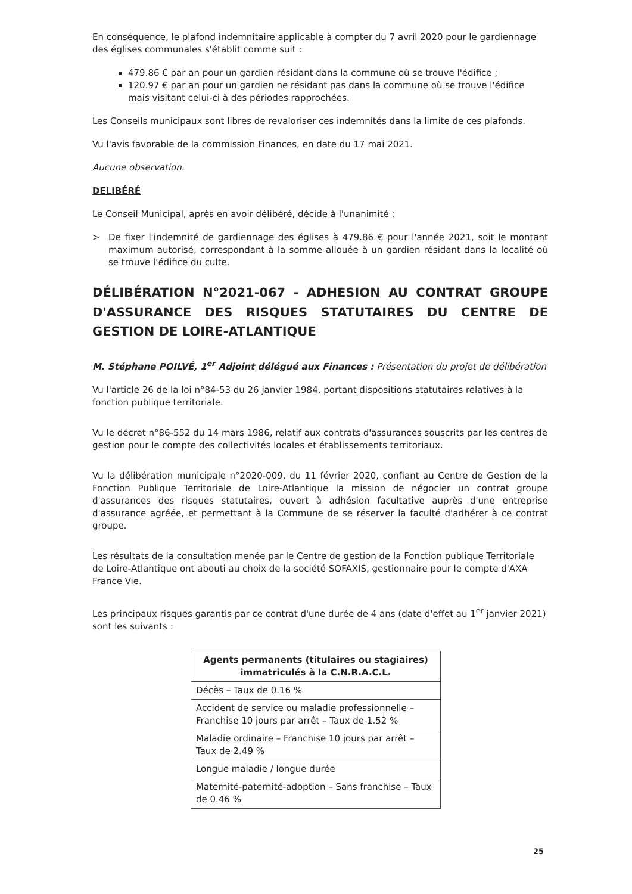En conséquence, le plafond indemnitaire applicable à compter du 7 avril 2020 pour le gardiennage des églises communales s'établit comme suit :
479.86 € par an pour un gardien résidant dans la commune où se trouve l'édifice ;
120.97 € par an pour un gardien ne résidant pas dans la commune où se trouve l'édifice mais visitant celui-ci à des périodes rapprochées.
Les Conseils municipaux sont libres de revaloriser ces indemnités dans la limite de ces plafonds.
Vu l'avis favorable de la commission Finances, en date du 17 mai 2021.
Aucune observation.
DELIBÉRÉ
Le Conseil Municipal, après en avoir délibéré, décide à l'unanimité :
> De fixer l'indemnité de gardiennage des églises à 479.86 € pour l'année 2021, soit le montant maximum autorisé, correspondant à la somme allouée à un gardien résidant dans la localité où se trouve l'édifice du culte.
DÉLIBÉRATION N°2021-067 - ADHESION AU CONTRAT GROUPE D'ASSURANCE DES RISQUES STATUTAIRES DU CENTRE DE GESTION DE LOIRE-ATLANTIQUE
M. Stéphane POILVÉ, 1<sup>er</sup> Adjoint délégué aux Finances : Présentation du projet de délibération
Vu l'article 26 de la loi n°84-53 du 26 janvier 1984, portant dispositions statutaires relatives à la fonction publique territoriale.
Vu le décret n°86-552 du 14 mars 1986, relatif aux contrats d'assurances souscrits par les centres de gestion pour le compte des collectivités locales et établissements territoriaux.
Vu la délibération municipale n°2020-009, du 11 février 2020, confiant au Centre de Gestion de la Fonction Publique Territoriale de Loire-Atlantique la mission de négocier un contrat groupe d'assurances des risques statutaires, ouvert à adhésion facultative auprès d'une entreprise d'assurance agréée, et permettant à la Commune de se réserver la faculté d'adhérer à ce contrat groupe.
Les résultats de la consultation menée par le Centre de gestion de la Fonction publique Territoriale de Loire-Atlantique ont abouti au choix de la société SOFAXIS, gestionnaire pour le compte d'AXA France Vie.
Les principaux risques garantis par ce contrat d'une durée de 4 ans (date d'effet au 1<sup>er</sup> janvier 2021) sont les suivants :
| Agents permanents (titulaires ou stagiaires) immatriculés à la C.N.R.A.C.L. |
| --- |
| Décès – Taux de 0.16 % |
| Accident de service ou maladie professionnelle – Franchise 10 jours par arrêt – Taux de 1.52 % |
| Maladie ordinaire – Franchise 10 jours par arrêt – Taux de 2.49 % |
| Longue maladie / longue durée |
| Maternité-paternité-adoption – Sans franchise – Taux de 0.46 % |
25